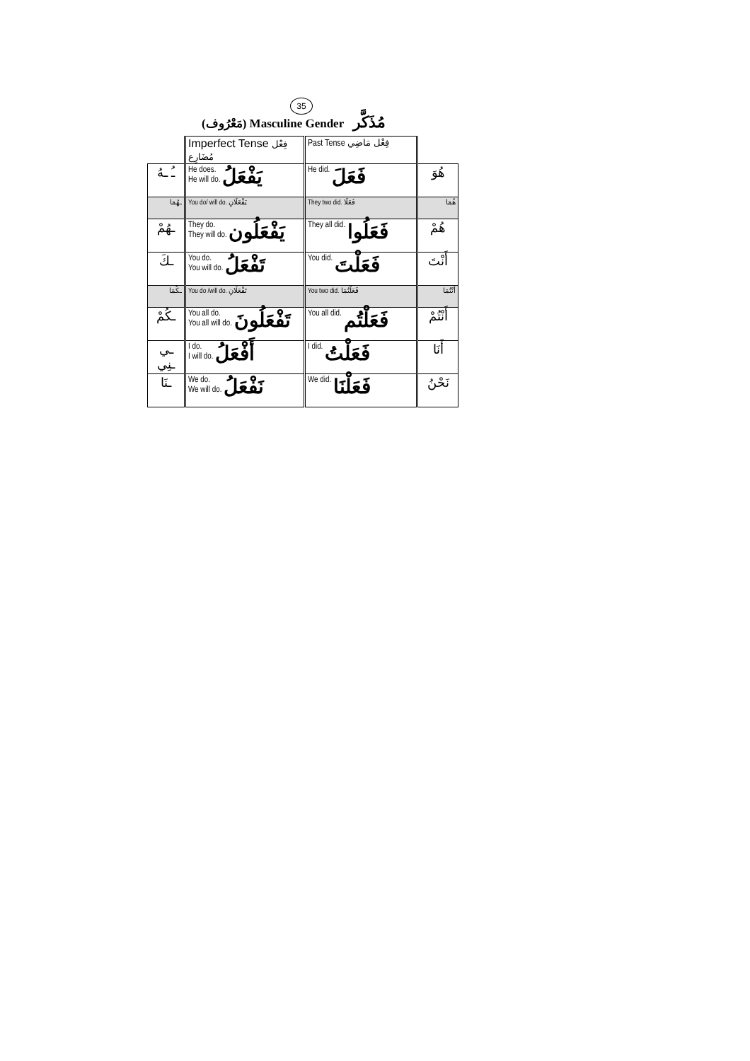35
(مَعْرُوف) Masculine Gender مُذَكَّر
| | Imperfect Tense فِعْل مُضَارِع | Past Tense فِعْل مَاضِي | |
| ـُ ـهُ | He does. He will do. يَفْعَلُ | He did. فَعَلَ | هُوَ |
| ـهُمَا | You do/ will do. يَفْعَلَانِ | They two did. فَعَلَا | هُمَا |
| ـهُمْ | They do. They will do. يَفْعَلُون | They all did. فَعَلُوا | هُمْ |
| ـكَ | You do. You will do. تَفْعَلُ | You did. فَعَلْتَ | أَنْتَ |
| ـكُمَا | You do /will do. تَفْعَلَانِ | You two did. فَعَلْتُمَا | أَنْتُمَا |
| ـكُمْ | You all do. You all will do. تَفْعَلُونَ | You all did. فَعَلْتُم | أَنْتُمْ |
| ـي ـنِي | I do. I will do. أَفْعَلُ | I did. فَعَلْتُ | أَنَا |
| ـنَا | We do. We will do. نَفْعَلُ | We did. فَعَلْنَا | نَحْنُ |